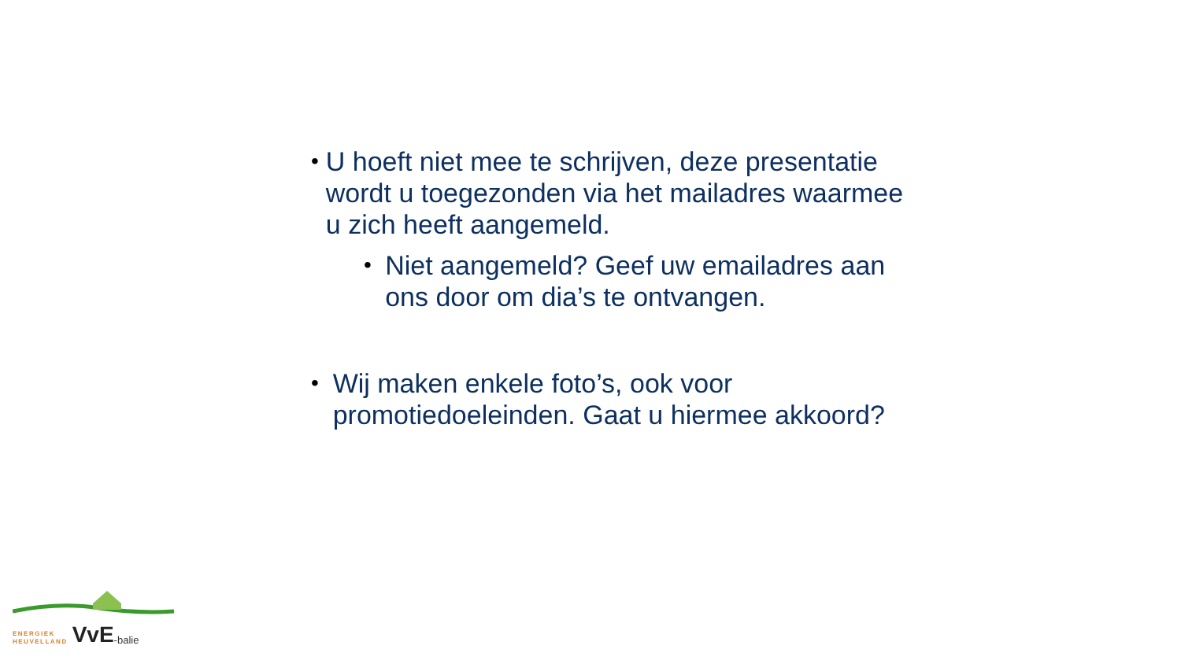• U hoeft niet mee te schrijven, deze presentatie wordt u toegezonden via het mailadres waarmee u zich heeft aangemeld.
• Niet aangemeld? Geef uw emailadres aan ons door om dia’s te ontvangen.
• Wij maken enkele foto’s, ook voor promotiedoeleinden. Gaat u hiermee akkoord?
ENERGIEK
HEUVELLAND
VvE -balie